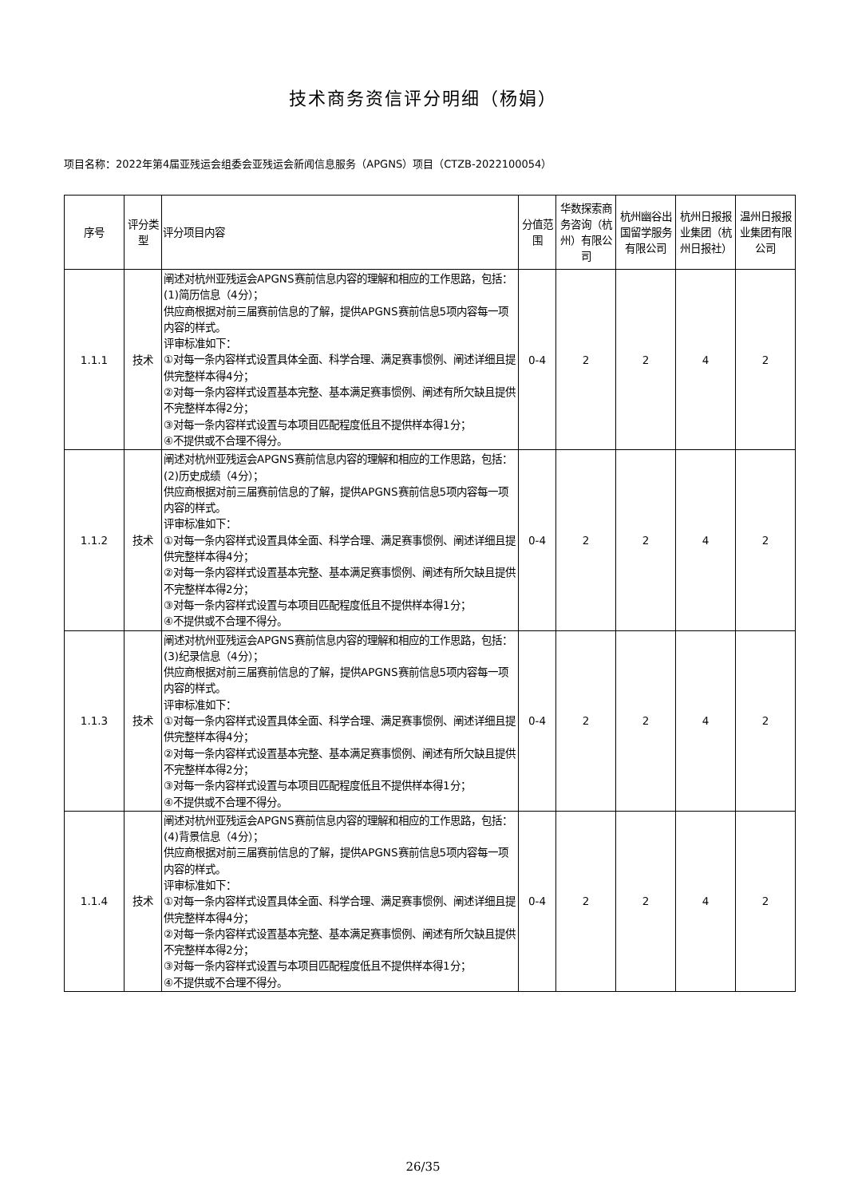技术商务资信评分明细（杨娟）
项目名称：2022年第4届亚残运会组委会亚残运会新闻信息服务（APGNS）项目（CTZB-2022100054）
| 序号 | 评分类型 | 评分项目内容 | 分值范围 | 华数探索商务咨询（杭州）有限公司 | 杭州幽谷出国留学服务有限公司 | 杭州日报报业集团（杭州日报社） | 温州日报报业集团有限公司 |
| --- | --- | --- | --- | --- | --- | --- | --- |
| 1.1.1 | 技术 | 阐述对杭州亚残运会APGNS赛前信息内容的理解和相应的工作思路，包括： (1)简历信息（4分）； 供应商根据对前三届赛前信息的了解，提供APGNS赛前信息5项内容每一项内容的样式。 评审标准如下： ①对每一条内容样式设置具体全面、科学合理、满足赛事惯例、阐述详细且提供完整样本得4分； ②对每一条内容样式设置基本完整、基本满足赛事惯例、阐述有所欠缺且提供不完整样本得2分； ③对每一条内容样式设置与本项目匹配程度低且不提供样本得1分； ④不提供或不合理不得分。 | 0-4 | 2 | 2 | 4 | 2 |
| 1.1.2 | 技术 | 阐述对杭州亚残运会APGNS赛前信息内容的理解和相应的工作思路，包括： (2)历史成绩（4分）； 供应商根据对前三届赛前信息的了解，提供APGNS赛前信息5项内容每一项内容的样式。 评审标准如下： ①对每一条内容样式设置具体全面、科学合理、满足赛事惯例、阐述详细且提供完整样本得4分； ②对每一条内容样式设置基本完整、基本满足赛事惯例、阐述有所欠缺且提供不完整样本得2分； ③对每一条内容样式设置与本项目匹配程度低且不提供样本得1分； ④不提供或不合理不得分。 | 0-4 | 2 | 2 | 4 | 2 |
| 1.1.3 | 技术 | 阐述对杭州亚残运会APGNS赛前信息内容的理解和相应的工作思路，包括： (3)纪录信息（4分）； 供应商根据对前三届赛前信息的了解，提供APGNS赛前信息5项内容每一项内容的样式。 评审标准如下： ①对每一条内容样式设置具体全面、科学合理、满足赛事惯例、阐述详细且提供完整样本得4分； ②对每一条内容样式设置基本完整、基本满足赛事惯例、阐述有所欠缺且提供不完整样本得2分； ③对每一条内容样式设置与本项目匹配程度低且不提供样本得1分； ④不提供或不合理不得分。 | 0-4 | 2 | 2 | 4 | 2 |
| 1.1.4 | 技术 | 阐述对杭州亚残运会APGNS赛前信息内容的理解和相应的工作思路，包括： (4)背景信息（4分）； 供应商根据对前三届赛前信息的了解，提供APGNS赛前信息5项内容每一项内容的样式。 评审标准如下： ①对每一条内容样式设置具体全面、科学合理、满足赛事惯例、阐述详细且提供完整样本得4分； ②对每一条内容样式设置基本完整、基本满足赛事惯例、阐述有所欠缺且提供不完整样本得2分； ③对每一条内容样式设置与本项目匹配程度低且不提供样本得1分； ④不提供或不合理不得分。 | 0-4 | 2 | 2 | 4 | 2 |
26/35